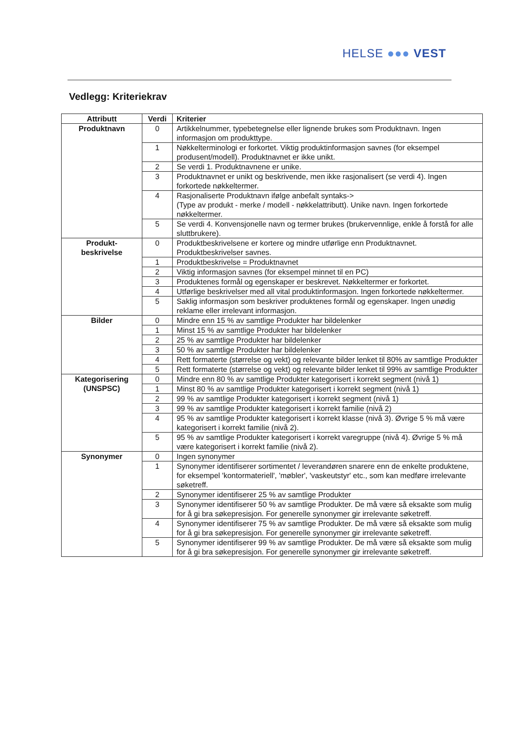HELSE ●●● VEST
Vedlegg: Kriteriekrav
| Attributt | Verdi | Kriterier |
| --- | --- | --- |
| Produktnavn | 0 | Artikkelnummer, typebetegnelse eller lignende brukes som Produktnavn. Ingen informasjon om produkttype. |
| | 1 | Nøkkelterminologi er forkortet. Viktig produktinformasjon savnes (for eksempel produsent/modell). Produktnavnet er ikke unikt. |
| | 2 | Se verdi 1. Produktnavnene er unike. |
| | 3 | Produktnavnet er unikt og beskrivende, men ikke rasjonalisert (se verdi 4). Ingen forkortede nøkkeltermer. |
| | 4 | Rasjonaliserte Produktnavn ifølge anbefalt syntaks-> (Type av produkt - merke / modell - nøkkelattributt). Unike navn. Ingen forkortede nøkkeltermer. |
| | 5 | Se verdi 4. Konvensjonelle navn og termer brukes (brukervennlige, enkle å forstå for alle sluttbrukere). |
| Produkt- beskrivelse | 0 | Produktbeskrivelsene er kortere og mindre utførlige enn Produktnavnet. Produktbeskrivelser savnes. |
| | 1 | Produktbeskrivelse = Produktnavnet |
| | 2 | Viktig informasjon savnes (for eksempel minnet til en PC) |
| | 3 | Produktenes formål og egenskaper er beskrevet. Nøkkeltermer er forkortet. |
| | 4 | Utførlige beskrivelser med all vital produktinformasjon. Ingen forkortede nøkkeltermer. |
| | 5 | Saklig informasjon som beskriver produktenes formål og egenskaper. Ingen unødig reklame eller irrelevant informasjon. |
| Bilder | 0 | Mindre enn 15 % av samtlige Produkter har bildelenker |
| | 1 | Minst 15 % av samtlige Produkter har bildelenker |
| | 2 | 25 % av samtlige Produkter har bildelenker |
| | 3 | 50 % av samtlige Produkter har bildelenker |
| | 4 | Rett formaterte (størrelse og vekt) og relevante bilder lenket til 80% av samtlige Produkter |
| | 5 | Rett formaterte (størrelse og vekt) og relevante bilder lenket til 99% av samtlige Produkter |
| Kategorisering (UNSPSC) | 0 | Mindre enn 80 % av samtlige Produkter kategorisert i korrekt segment (nivå 1) |
| | 1 | Minst 80 % av samtlige Produkter kategorisert i korrekt segment (nivå 1) |
| | 2 | 99 % av samtlige Produkter kategorisert i korrekt segment (nivå 1) |
| | 3 | 99 % av samtlige Produkter kategorisert i korrekt familie (nivå 2) |
| | 4 | 95 % av samtlige Produkter kategorisert i korrekt klasse (nivå 3). Øvrige 5 % må være kategorisert i korrekt familie (nivå 2). |
| | 5 | 95 % av samtlige Produkter kategorisert i korrekt varegruppe (nivå 4). Øvrige 5 % må være kategorisert i korrekt familie (nivå 2). |
| Synonymer | 0 | Ingen synonymer |
| | 1 | Synonymer identifiserer sortimentet / leverandøren snarere enn de enkelte produktene, for eksempel 'kontormateriell', 'møbler', 'vaskeutstyr' etc., som kan medføre irrelevante søketreff. |
| | 2 | Synonymer identifiserer 25 % av samtlige Produkter |
| | 3 | Synonymer identifiserer 50 % av samtlige Produkter. De må være så eksakte som mulig for å gi bra søkepresisjon. For generelle synonymer gir irrelevante søketreff. |
| | 4 | Synonymer identifiserer 75 % av samtlige Produkter. De må være så eksakte som mulig for å gi bra søkepresisjon. For generelle synonymer gir irrelevante søketreff. |
| | 5 | Synonymer identifiserer 99 % av samtlige Produkter. De må være så eksakte som mulig for å gi bra søkepresisjon. For generelle synonymer gir irrelevante søketreff. |